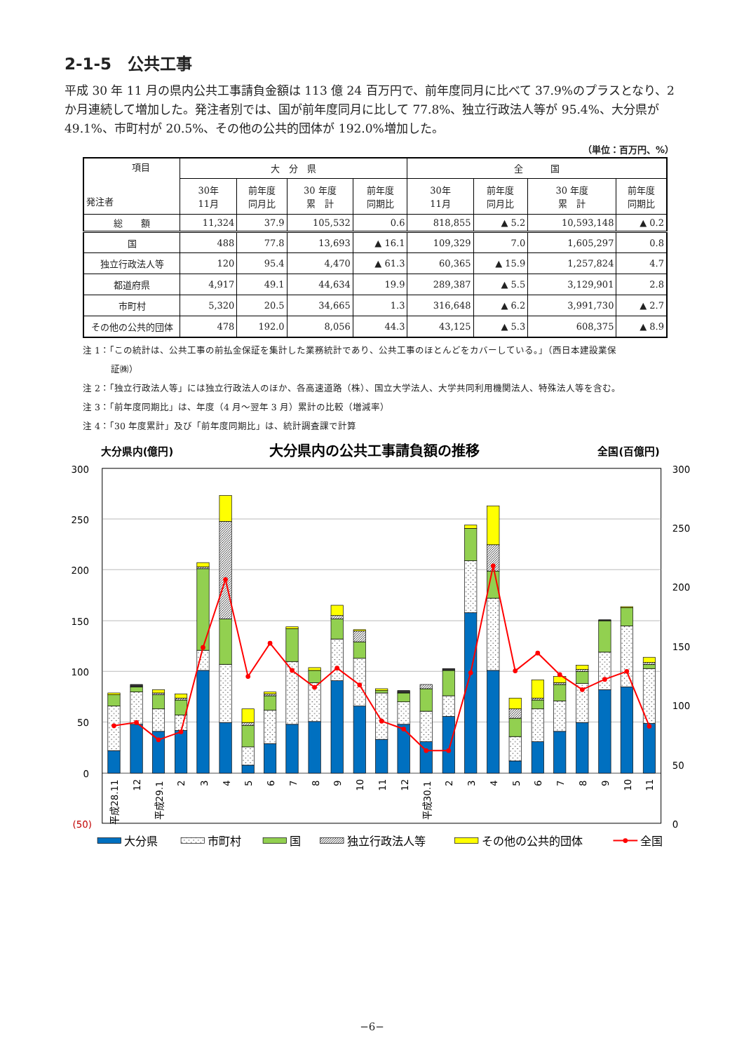2-1-5　公共工事
平成 30 年 11 月の県内公共工事請負金額は 113 億 24 百万円で、前年度同月に比べて 37.9%のプラスとなり、2 か月連続して増加した。発注者別では、国が前年度同月に比して 77.8%、独立行政法人等が 95.4%、大分県が 49.1%、市町村が 20.5%、その他の公共的団体が 192.0%増加した。
（単位：百万円、%）
| 項目 発注者 | 大 分 県 | | | | 全 国 | | | |
| --- | --- | --- | --- | --- | --- | --- | --- | --- |
| | 30年 11月 | 前年度 同月比 | 30 年度 累 計 | 前年度 同期比 | 30年 11月 | 前年度 同月比 | 30 年度 累 計 | 前年度 同期比 |
| 総 額 | 11,324 | 37.9 | 105,532 | 0.6 | 818,855 | ▲ 5.2 | 10,593,148 | ▲ 0.2 |
| 国 | 488 | 77.8 | 13,693 | ▲ 16.1 | 109,329 | 7.0 | 1,605,297 | 0.8 |
| 独立行政法人等 | 120 | 95.4 | 4,470 | ▲ 61.3 | 60,365 | ▲ 15.9 | 1,257,824 | 4.7 |
| 都道府県 | 4,917 | 49.1 | 44,634 | 19.9 | 289,387 | ▲ 5.5 | 3,129,901 | 2.8 |
| 市町村 | 5,320 | 20.5 | 34,665 | 1.3 | 316,648 | ▲ 6.2 | 3,991,730 | ▲ 2.7 |
| その他の公共的団体 | 478 | 192.0 | 8,056 | 44.3 | 43,125 | ▲ 5.3 | 608,375 | ▲ 8.9 |
注 1：「この統計は、公共工事の前払金保証を集計した業務統計であり、公共工事のほとんどをカバーしている。」（西日本建設業保
証㈱）
注 2：「独立行政法人等」には独立行政法人のほか、各高速道路（株）、国立大学法人、大学共同利用機関法人、特殊法人等を含む。
注 3：「前年度同期比」は、年度（4 月～翌年 3 月）累計の比較（増減率）
注 4：「30 年度累計」及び「前年度同期比」は、統計調査課で計算
大分県内(億円)
大分県内の公共工事請負額の推移
全国(百億円)
300
250
200
150
100
50
0
(50)
300
250
200
150
100
50
0
平成28.11
12
平成29.1
2
3
4
5
6
7
8
9
10
11
12
平成30.1
2
3
4
5
6
7
8
9
10
11
大分県
市町村
国
独立行政法人等
その他の公共的団体
全国
−6−